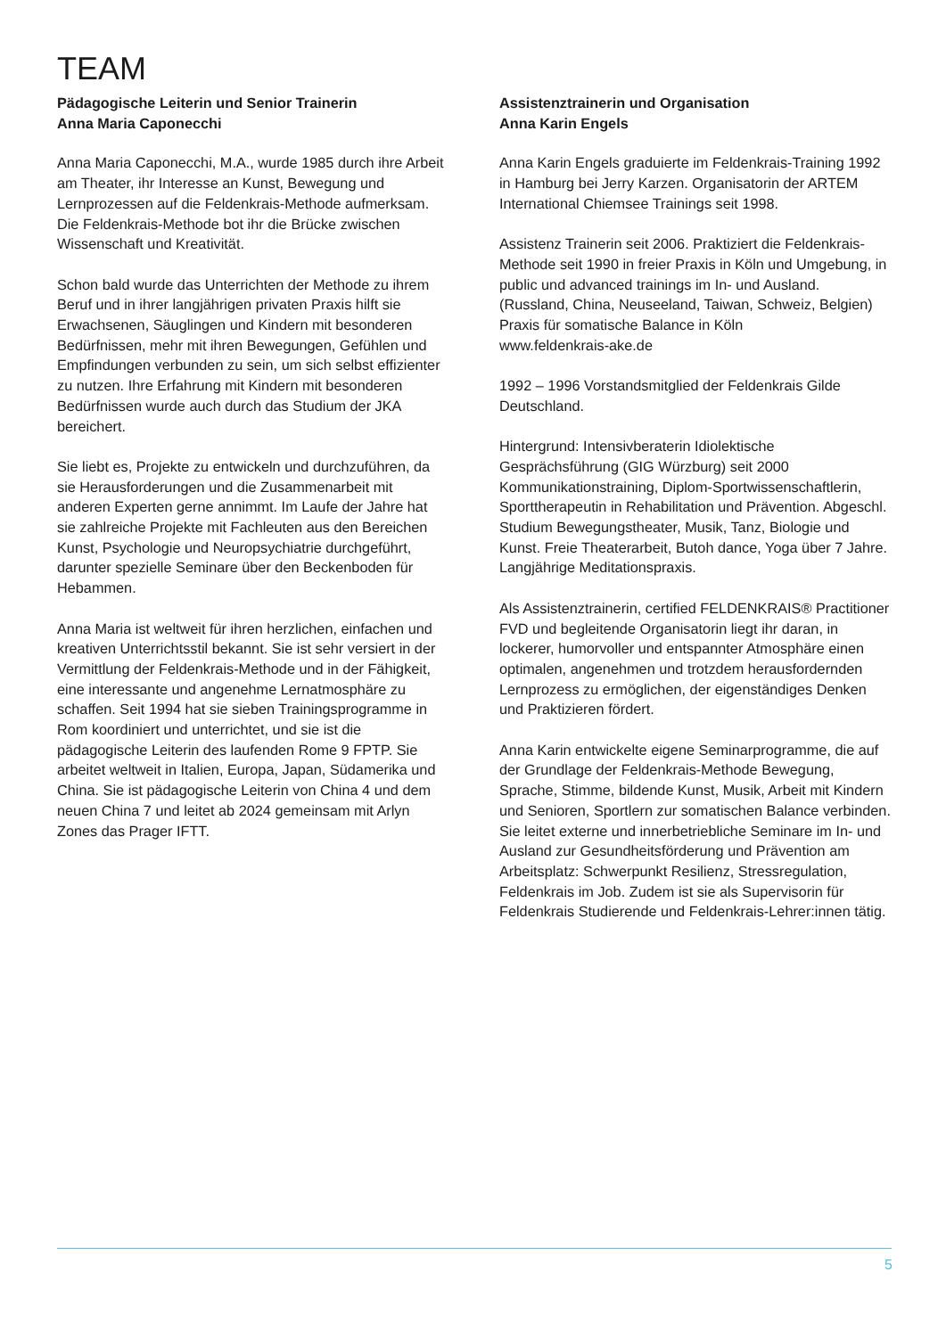TEAM
Pädagogische Leiterin und Senior Trainerin
Anna Maria Caponecchi
Anna Maria Caponecchi, M.A., wurde 1985 durch ihre Arbeit am Theater, ihr Interesse an Kunst, Bewegung und Lernprozessen auf die Feldenkrais-Methode aufmerksam. Die Feldenkrais-Methode bot ihr die Brücke zwischen Wissenschaft und Kreativität.
Schon bald wurde das Unterrichten der Methode zu ihrem Beruf und in ihrer langjährigen privaten Praxis hilft sie Erwachsenen, Säuglingen und Kindern mit besonderen Bedürfnissen, mehr mit ihren Bewegungen, Gefühlen und Empfindungen verbunden zu sein, um sich selbst effizienter zu nutzen. Ihre Erfahrung mit Kindern mit besonderen Bedürfnissen wurde auch durch das Studium der JKA bereichert.
Sie liebt es, Projekte zu entwickeln und durchzuführen, da sie Herausforderungen und die Zusammenarbeit mit anderen Experten gerne annimmt. Im Laufe der Jahre hat sie zahlreiche Projekte mit Fachleuten aus den Bereichen Kunst, Psychologie und Neuropsychiatrie durchgeführt, darunter spezielle Seminare über den Beckenboden für Hebammen.
Anna Maria ist weltweit für ihren herzlichen, einfachen und kreativen Unterrichtsstil bekannt. Sie ist sehr versiert in der Vermittlung der Feldenkrais-Methode und in der Fähigkeit, eine interessante und angenehme Lernatmosphäre zu schaffen. Seit 1994 hat sie sieben Trainingsprogramme in Rom koordiniert und unterrichtet, und sie ist die pädagogische Leiterin des laufenden Rome 9 FPTP. Sie arbeitet weltweit in Italien, Europa, Japan, Südamerika und China. Sie ist pädagogische Leiterin von China 4 und dem neuen China 7 und leitet ab 2024 gemeinsam mit Arlyn Zones das Prager IFTT.
Assistenztrainerin und Organisation
Anna Karin Engels
Anna Karin Engels graduierte im Feldenkrais-Training 1992 in Hamburg bei Jerry Karzen. Organisatorin der ARTEM International Chiemsee Trainings seit 1998.
Assistenz Trainerin seit 2006. Praktiziert die Feldenkrais-Methode seit 1990 in freier Praxis in Köln und Umgebung, in public und advanced trainings im In- und Ausland. (Russland, China, Neuseeland, Taiwan, Schweiz, Belgien)
Praxis für somatische Balance in Köln
www.feldenkrais-ake.de
1992 – 1996 Vorstandsmitglied der Feldenkrais Gilde Deutschland.
Hintergrund: Intensivberaterin Idiolektische Gesprächsführung (GIG Würzburg) seit 2000 Kommunikationstraining, Diplom-Sportwissenschaftlerin, Sporttherapeutin in Rehabilitation und Prävention. Abgeschl. Studium Bewegungstheater, Musik, Tanz, Biologie und Kunst. Freie Theaterarbeit, Butoh dance, Yoga über 7 Jahre. Langjährige Meditationspraxis.
Als Assistenztrainerin, certified FELDENKRAIS® Practitioner FVD und begleitende Organisatorin liegt ihr daran, in lockerer, humorvoller und entspannter Atmosphäre einen optimalen, angenehmen und trotzdem herausfordernden Lernprozess zu ermöglichen, der eigenständiges Denken und Praktizieren fördert.
Anna Karin entwickelte eigene Seminarprogramme, die auf der Grundlage der Feldenkrais-Methode Bewegung, Sprache, Stimme, bildende Kunst, Musik, Arbeit mit Kindern und Senioren, Sportlern zur somatischen Balance verbinden. Sie leitet externe und innerbetriebliche Seminare im In- und Ausland zur Gesundheitsförderung und Prävention am Arbeitsplatz: Schwerpunkt Resilienz, Stressregulation, Feldenkrais im Job. Zudem ist sie als Supervisorin für Feldenkrais Studierende und Feldenkrais-Lehrer:innen tätig.
5